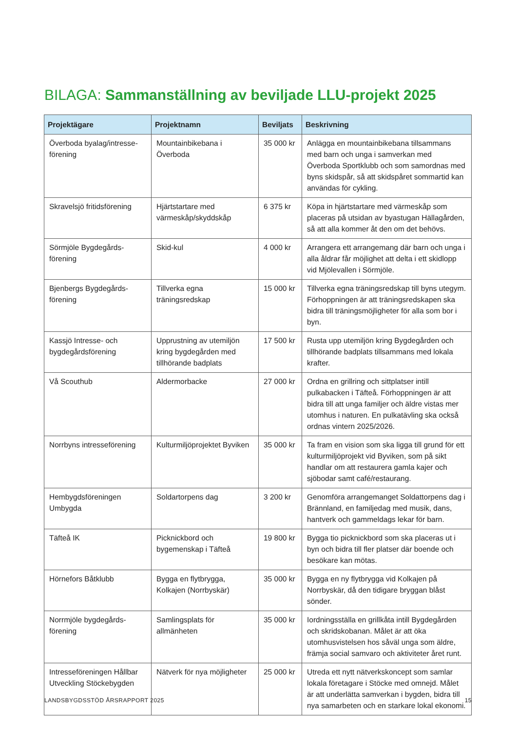BILAGA: Sammanställning av beviljade LLU-projekt 2025
| Projektägare | Projektnamn | Beviljats | Beskrivning |
| --- | --- | --- | --- |
| Överboda byalag/intresse-förening | Mountainbikebana i Överboda | 35 000 kr | Anlägga en mountainbikebana tillsammans med barn och unga i samverkan med Överboda Sportklubb och som samordnas med byns skidspår, så att skidspåret sommartid kan användas för cykling. |
| Skravelsjö fritidsförening | Hjärtstartare med värmeskåp/skyddskåp | 6 375 kr | Köpa in hjärtstartare med värmeskåp som placeras på utsidan av byastugan Hällagården, så att alla kommer åt den om det behövs. |
| Sörmjöle Bygdegårds-förening | Skid-kul | 4 000 kr | Arrangera ett arrangemang där barn och unga i alla åldrar får möjlighet att delta i ett skidlopp vid Mjölevallen i Sörmjöle. |
| Bjenbergs Bygdegårds-förening | Tillverka egna träningsredskap | 15 000 kr | Tillverka egna träningsredskap till byns utegym. Förhoppningen är att träningsredskapen ska bidra till träningsmöjligheter för alla som bor i byn. |
| Kassjö Intresse- och bygdegårdsförening | Upprustning av utemiljön kring bygdegården med tillhörande badplats | 17 500 kr | Rusta upp utemiljön kring Bygdegården och tillhörande badplats tillsammans med lokala krafter. |
| Vå Scouthub | Aldermorbacke | 27 000 kr | Ordna en grillring och sittplatser intill pulkabacken i Täfteå. Förhoppningen är att bidra till att unga familjer och äldre vistas mer utomhus i naturen. En pulkatävling ska också ordnas vintern 2025/2026. |
| Norrbyns intresseförening | Kulturmiljöprojektet Byviken | 35 000 kr | Ta fram en vision som ska ligga till grund för ett kulturmiljöprojekt vid Byviken, som på sikt handlar om att restaurera gamla kajer och sjöbodar samt café/restaurang. |
| Hembygdsföreningen Umbygda | Soldartorpens dag | 3 200 kr | Genomföra arrangemanget Soldattorpens dag i Brännland, en familjedag med musik, dans, hantverk och gammeldags lekar för barn. |
| Täfteå IK | Picknickbord och bygemenskap i Täfteå | 19 800 kr | Bygga tio picknickbord som ska placeras ut i byn och bidra till fler platser där boende och besökare kan mötas. |
| Hörnefors Båtklubb | Bygga en flytbrygga, Kolkajen (Norrbyskär) | 35 000 kr | Bygga en ny flytbrygga vid Kolkajen på Norrbyskär, då den tidigare bryggan blåst sönder. |
| Norrmjöle bygdegårds-förening | Samlingsplats för allmänheten | 35 000 kr | Iordningsställa en grillkåta intill Bygdegården och skridskobanan. Målet är att öka utomhusvistelsen hos såväl unga som äldre, främja social samvaro och aktiviteter året runt. |
| Intresseföreningen Hållbar Utveckling Stöckebygden | Nätverk för nya möjligheter | 25 000 kr | Utreda ett nytt nätverkskoncept som samlar lokala företagare i Stöcke med omnejd. Målet är att underlätta samverkan i bygden, bidra till nya samarbeten och en starkare lokal ekonomi. |
LANDSBYGDSSTÖD ÅRSRAPPORT 2025 15